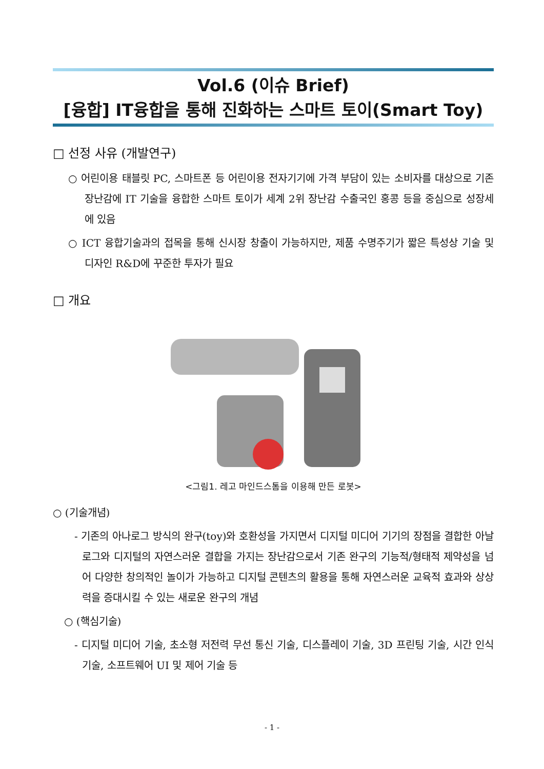Vol.6 (이슈 Brief)
[융합] IT융합을 통해 진화하는 스마트 토이(Smart Toy)
□ 선정 사유 (개발연구)
○ 어린이용 태블릿 PC, 스마트폰 등 어린이용 전자기기에 가격 부담이 있는 소비자를 대상으로 기존 장난감에 IT 기술을 융합한 스마트 토이가 세계 2위 장난감 수출국인 홍콩 등을 중심으로 성장세에 있음
○ ICT 융합기술과의 접목을 통해 신시장 창출이 가능하지만, 제품 수명주기가 짧은 특성상 기술 및 디자인 R&D에 꾸준한 투자가 필요
□ 개요
<그림1. 레고 마인드스톰을 이용해 만든 로봇>
○ (기술개념)
- 기존의 아나로그 방식의 완구(toy)와 호환성을 가지면서 디지털 미디어 기기의 장점을 결합한 아날로그와 디지털의 자연스러운 결합을 가지는 장난감으로서 기존 완구의 기능적/형태적 제약성을 넘어 다양한 창의적인 놀이가 가능하고 디지털 콘텐츠의 활용을 통해 자연스러운 교육적 효과와 상상력을 증대시킬 수 있는 새로운 완구의 개념
○ (핵심기술)
- 디지털 미디어 기술, 초소형 저전력 무선 통신 기술, 디스플레이 기술, 3D 프린팅 기술, 시간 인식 기술, 소프트웨어 UI 및 제어 기술 등
- 1 -